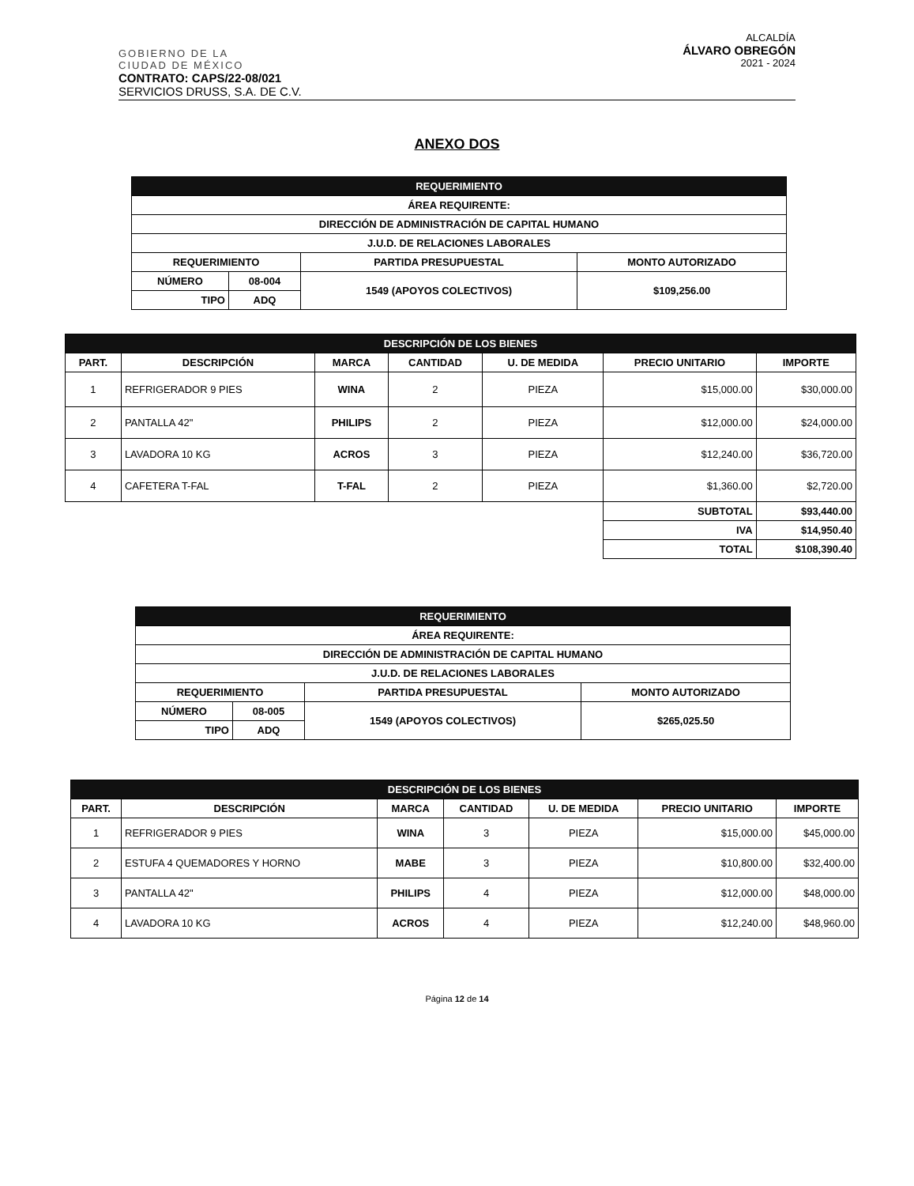GOBIERNO DE LA
CIUDAD DE MÉXICO
ALCALDÍA
ÁLVARO OBREGÓN
2021 - 2024
CONTRATO: CAPS/22-08/021
SERVICIOS DRUSS, S.A. DE C.V.
ANEXO DOS
| REQUERIMIENTO | | | |
| ÁREA REQUIRENTE: | | | |
| DIRECCIÓN DE ADMINISTRACIÓN DE CAPITAL HUMANO | | | |
| J.U.D. DE RELACIONES LABORALES | | | |
| REQUERIMIENTO | | PARTIDA PRESUPUESTAL | MONTO AUTORIZADO |
| NÚMERO | 08-004 | 1549 (APOYOS COLECTIVOS) | $109,256.00 |
| TIPO | ADQ | | |
| DESCRIPCIÓN DE LOS BIENES | | | | | | |
| PART. | DESCRIPCIÓN | MARCA | CANTIDAD | U. DE MEDIDA | PRECIO UNITARIO | IMPORTE |
| 1 | REFRIGERADOR 9 PIES | WINA | 2 | PIEZA | $15,000.00 | $30,000.00 |
| 2 | PANTALLA 42" | PHILIPS | 2 | PIEZA | $12,000.00 | $24,000.00 |
| 3 | LAVADORA 10 KG | ACROS | 3 | PIEZA | $12,240.00 | $36,720.00 |
| 4 | CAFETERA T-FAL | T-FAL | 2 | PIEZA | $1,360.00 | $2,720.00 |
| | | | | | SUBTOTAL | $93,440.00 |
| | | | | | IVA | $14,950.40 |
| | | | | | TOTAL | $108,390.40 |
| REQUERIMIENTO | | | |
| ÁREA REQUIRENTE: | | | |
| DIRECCIÓN DE ADMINISTRACIÓN DE CAPITAL HUMANO | | | |
| J.U.D. DE RELACIONES LABORALES | | | |
| REQUERIMIENTO | | PARTIDA PRESUPUESTAL | MONTO AUTORIZADO |
| NÚMERO | 08-005 | 1549 (APOYOS COLECTIVOS) | $265,025.50 |
| TIPO | ADQ | | |
| DESCRIPCIÓN DE LOS BIENES | | | | | | |
| PART. | DESCRIPCIÓN | MARCA | CANTIDAD | U. DE MEDIDA | PRECIO UNITARIO | IMPORTE |
| 1 | REFRIGERADOR 9 PIES | WINA | 3 | PIEZA | $15,000.00 | $45,000.00 |
| 2 | ESTUFA 4 QUEMADORES Y HORNO | MABE | 3 | PIEZA | $10,800.00 | $32,400.00 |
| 3 | PANTALLA 42" | PHILIPS | 4 | PIEZA | $12,000.00 | $48,000.00 |
| 4 | LAVADORA 10 KG | ACROS | 4 | PIEZA | $12,240.00 | $48,960.00 |
Página 12 de 14